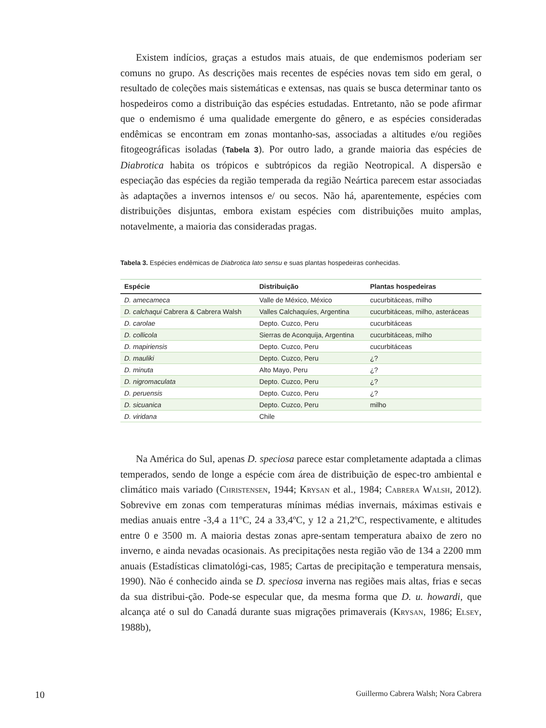Existem indícios, graças a estudos mais atuais, de que endemismos poderiam ser comuns no grupo. As descrições mais recentes de espécies novas tem sido em geral, o resultado de coleções mais sistemáticas e extensas, nas quais se busca determinar tanto os hospedeiros como a distribuição das espécies estudadas. Entretanto, não se pode afirmar que o endemismo é uma qualidade emergente do gênero, e as espécies consideradas endêmicas se encontram em zonas montanho-sas, associadas a altitudes e/ou regiões fitogeográficas isoladas (Tabela 3). Por outro lado, a grande maioria das espécies de Diabrotica habita os trópicos e subtrópicos da região Neotropical. A dispersão e especiação das espécies da região temperada da região Neártica parecem estar associadas às adaptações a invernos intensos e/ ou secos. Não há, aparentemente, espécies com distribuições disjuntas, embora existam espécies com distribuições muito amplas, notavelmente, a maioria das consideradas pragas.
Tabela 3. Espécies endêmicas de Diabrotica lato sensu e suas plantas hospedeiras conhecidas.
| Espécie | Distribuição | Plantas hospedeiras |
| --- | --- | --- |
| D. amecameca | Valle de México, México | cucurbitáceas, milho |
| D. calchaqui Cabrera & Cabrera Walsh | Valles Calchaquíes, Argentina | cucurbitáceas, milho, asteráceas |
| D. carolae | Depto. Cuzco, Peru | cucurbitáceas |
| D. collicola | Sierras de Aconquija, Argentina | cucurbitáceas, milho |
| D. mapiriensis | Depto. Cuzco, Peru | cucurbitáceas |
| D. mauliki | Depto. Cuzco, Peru | ¿? |
| D. minuta | Alto Mayo, Peru | ¿? |
| D. nigromaculata | Depto. Cuzco, Peru | ¿? |
| D. peruensis | Depto. Cuzco, Peru | ¿? |
| D. sicuanica | Depto. Cuzco, Peru | milho |
| D. viridana | Chile | |
Na América do Sul, apenas D. speciosa parece estar completamente adaptada a climas temperados, sendo de longe a espécie com área de distribuição de espec-tro ambiental e climático mais variado (Christensen, 1944; Krysan et al., 1984; Cabrera Walsh, 2012). Sobrevive em zonas com temperaturas mínimas médias invernais, máximas estivais e medias anuais entre -3,4 a 11ºC, 24 a 33,4ºC, y 12 a 21,2ºC, respectivamente, e altitudes entre 0 e 3500 m. A maioria destas zonas apre-sentam temperatura abaixo de zero no inverno, e ainda nevadas ocasionais. As precipitações nesta região vão de 134 a 2200 mm anuais (Estadísticas climatológi-cas, 1985; Cartas de precipitação e temperatura mensais, 1990). Não é conhecido ainda se D. speciosa inverna nas regiões mais altas, frias e secas da sua distribui-ção. Pode-se especular que, da mesma forma que D. u. howardi, que alcança até o sul do Canadá durante suas migrações primaverais (Krysan, 1986; Elsey, 1988b),
10 Guillermo Cabrera Walsh; Nora Cabrera